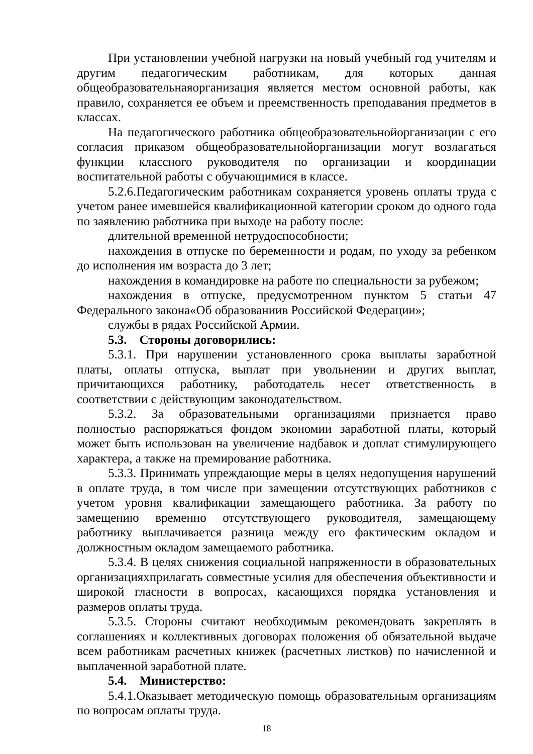При установлении учебной нагрузки на новый учебный год учителям и другим педагогическим работникам, для которых данная общеобразовательнаяорганизация является местом основной работы, как правило, сохраняется ее объем и преемственность преподавания предметов в классах.
На педагогического работника общеобразовательнойорганизации с его согласия приказом общеобразовательнойорганизации могут возлагаться функции классного руководителя по организации и координации воспитательной работы с обучающимися в классе.
5.2.6.Педагогическим работникам сохраняется уровень оплаты труда с учетом ранее имевшейся квалификационной категории сроком до одного года по заявлению работника при выходе на работу после:
длительной временной нетрудоспособности;
нахождения в отпуске по беременности и родам, по уходу за ребенком до исполнения им возраста до 3 лет;
нахождения в командировке на работе по специальности за рубежом;
нахождения в отпуске, предусмотренном пунктом 5 статьи 47 Федерального закона«Об образованиив Российской Федерации»;
службы в рядах Российской Армии.
5.3. Стороны договорились:
5.3.1. При нарушении установленного срока выплаты заработной платы, оплаты отпуска, выплат при увольнении и других выплат, причитающихся работнику, работодатель несет ответственность в соответствии с действующим законодательством.
5.3.2. За образовательными организациями признается право полностью распоряжаться фондом экономии заработной платы, который может быть использован на увеличение надбавок и доплат стимулирующего характера, а также на премирование работника.
5.3.3. Принимать упреждающие меры в целях недопущения нарушений в оплате труда, в том числе при замещении отсутствующих работников с учетом уровня квалификации замещающего работника. За работу по замещению временно отсутствующего руководителя, замещающему работнику выплачивается разница между его фактическим окладом и должностным окладом замещаемого работника.
5.3.4. В целях снижения социальной напряженности в образовательных организацияхприлагать совместные усилия для обеспечения объективности и широкой гласности в вопросах, касающихся порядка установления и размеров оплаты труда.
5.3.5. Стороны считают необходимым рекомендовать закреплять в соглашениях и коллективных договорах положения об обязательной выдаче всем работникам расчетных книжек (расчетных листков) по начисленной и выплаченной заработной плате.
5.4. Министерство:
5.4.1.Оказывает методическую помощь образовательным организациям по вопросам оплаты труда.
18